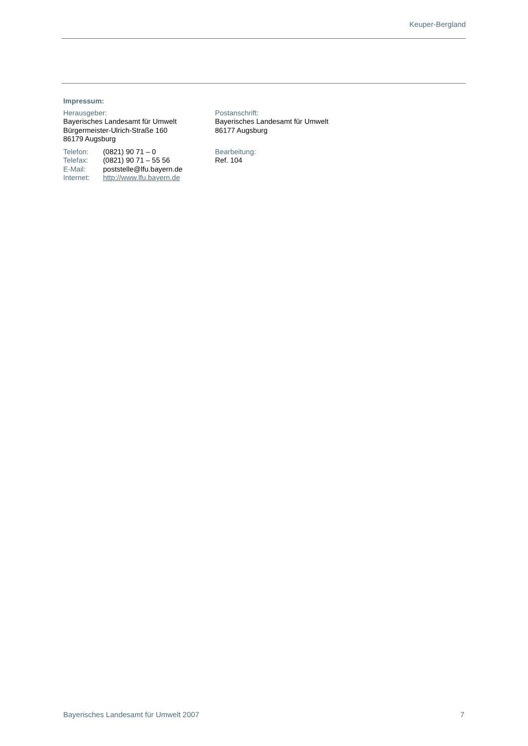Keuper-Bergland
Impressum:
Herausgeber:
Bayerisches Landesamt für Umwelt
Bürgermeister-Ulrich-Straße 160
86179 Augsburg
Postanschrift:
Bayerisches Landesamt für Umwelt
86177 Augsburg
| Telefon: | (0821) 90 71 – 0 |
| Telefax: | (0821) 90 71 – 55 56 |
| E-Mail: | poststelle@lfu.bayern.de |
| Internet: | http://www.lfu.bayern.de |
Bearbeitung:
Ref. 104
Bayerisches Landesamt für Umwelt 2007 7